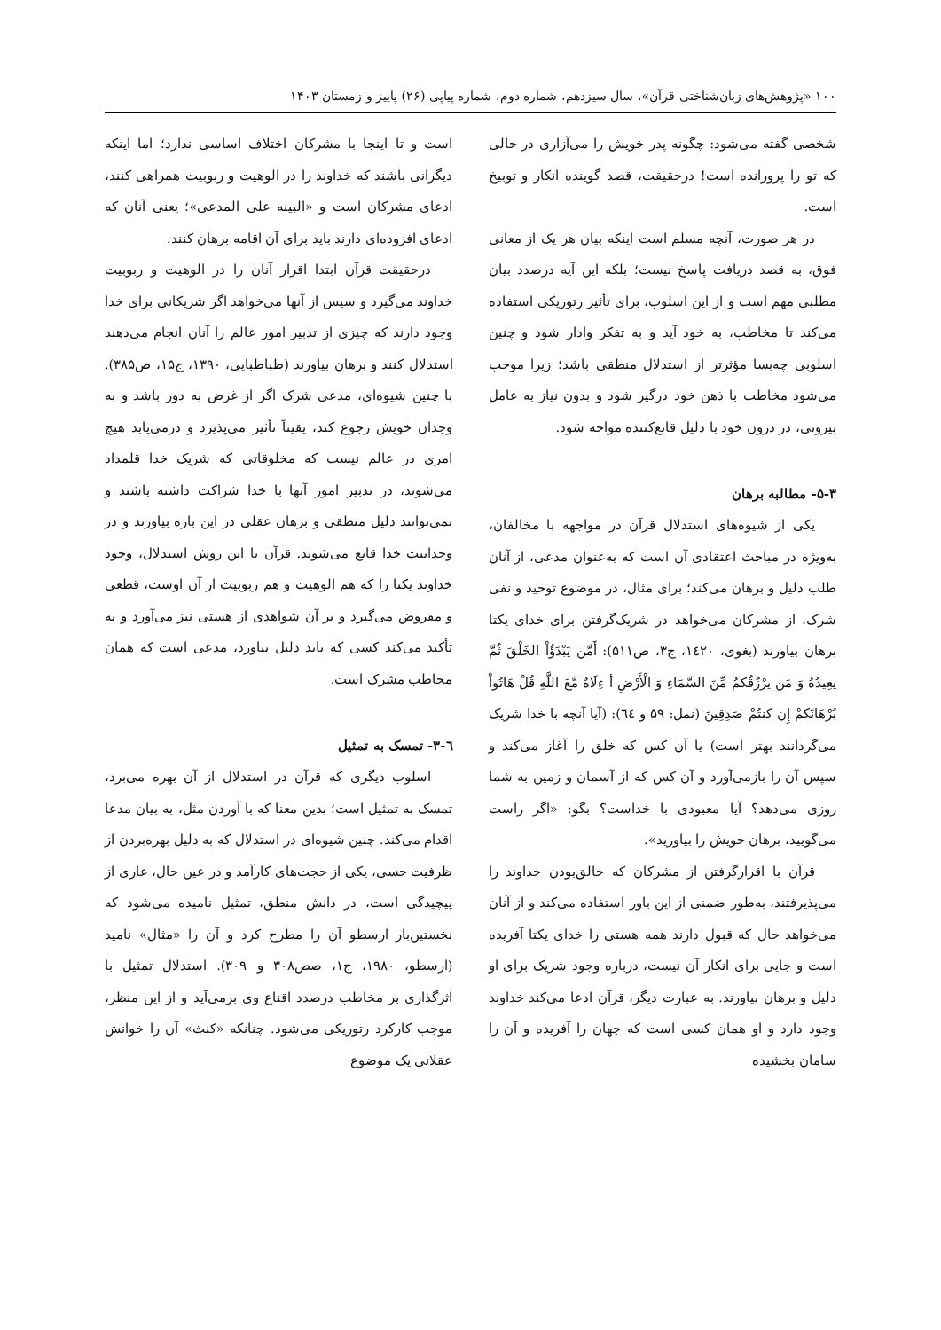۱۰۰ «پژوهش‌های زبان‌شناختی قرآن»، سال سیزدهم، شماره دوم، شماره پیاپی (۲۶) پاییز و زمستان ۱۴۰۳
شخصی گفته می‌شود: چگونه پدر خویش را می‌آزاری در حالی که تو را پرورانده است! درحقیقت، قصد گوینده انکار و توبیخ است.
در هر صورت، آنچه مسلم است اینکه بیان هر یک از معانی فوق، به قصد دریافت پاسخ نیست؛ بلکه این آیه درصدد بیان مطلبی مهم است و از این اسلوب، برای تأثیر رتوریکی استفاده می‌کند تا مخاطب، به خود آید و به تفکر وادار شود و چنین اسلوبی چه‌بسا مؤثرتر از استدلال منطقی باشد؛ زیرا موجب می‌شود مخاطب با ذهن خود درگیر شود و بدون نیاز به عامل بیرونی، در درون خود با دلیل قانع‌کننده مواجه شود.
۵-۳- مطالبه برهان
یکی از شیوه‌های استدلال قرآن در مواجهه با مخالفان، به‌ویژه در مباحث اعتقادی آن است که به‌عنوان مدعی، از آنان طلب دلیل و برهان می‌کند؛ برای مثال، در موضوع توحید و نفی شرک، از مشرکان می‌خواهد در شریک‌گرفتن برای خدای یکتا برهان بیاورند (بغوی، ۱٤۲۰، ج۳، ص۵۱۱): أَمَّن يَبْدَؤُاْ الخَلْقَ ثُمَّ يعِيدُهُ وَ مَن يرْزُقُكمُ مِّنَ السَّمَاءِ وَ الْأَرْضِ أ ءِلَاهٌ مَّعَ اللَّهِ قُلْ هَاتُواْ بُرْهَانَكمْ إِن كنتُمْ صَدِقِينَ (نمل: ۵۹ و ٦٤): (آیا آنچه با خدا شریک می‌گردانند بهتر است) یا آن کس که خلق را آغاز می‌کند و سپس آن را بازمی‌آورد و آن کس که از آسمان و زمین به شما روزی می‌دهد؟ آیا معبودی با خداست؟ بگو: «اگر راست می‌گویید، برهان خویش را بیاورید».
قرآن با اقرارگرفتن از مشرکان که خالق‌بودن خداوند را می‌پذیرفتند، به‌طور ضمنی از این باور استفاده می‌کند و از آنان می‌خواهد حال که قبول دارند همه هستی را خدای یکتا آفریده است و جایی برای انکار آن نیست، درباره وجود شریک برای او دلیل و برهان بیاورند. به عبارت دیگر، قرآن ادعا می‌کند خداوند وجود دارد و او همان کسی است که جهان را آفریده و آن را سامان بخشیده
است و تا اینجا با مشرکان اختلاف اساسی ندارد؛ اما اینکه دیگرانی باشند که خداوند را در الوهیت و ربوبیت همراهی کنند، ادعای مشرکان است و «البینه علی المدعی»؛ یعنی آنان که ادعای افزوده‌ای دارند باید برای آن اقامه برهان کنند.
درحقیقت قرآن ابتدا اقرار آنان را در الوهیت و ربوبیت خداوند می‌گیرد و سپس از آنها می‌خواهد اگر شریکانی برای خدا وجود دارند که چیزی از تدبیر امور عالم را آنان انجام می‌دهند استدلال کنند و برهان بیاورند (طباطبایی، ۱۳۹۰، ج۱۵، ص۳۸۵). با چنین شیوه‌ای، مدعی شرک اگر از غرض به دور باشد و به وجدان خویش رجوع کند، یقیناً تأثیر می‌پذیرد و درمی‌یابد هیچ امری در عالم نیست که مخلوقاتی که شریک خدا قلمداد می‌شوند، در تدبیر امور آنها با خدا شراکت داشته باشند و نمی‌توانند دلیل منطقی و برهان عقلی در این باره بیاورند و در وحدانیت خدا قانع می‌شوند. قرآن با این روش استدلال، وجود خداوند یکتا را که هم الوهیت و هم ربوبیت از آن اوست، قطعی و مفروض می‌گیرد و بر آن شواهدی از هستی نیز می‌آورد و به تأکید می‌کند کسی که باید دلیل بیاورد، مدعی است که همان مخاطب مشرک است.
٦-۳- تمسک به تمثیل
اسلوب دیگری که قرآن در استدلال از آن بهره می‌برد، تمسک به تمثیل است؛ بدین معنا که با آوردن مثل، به بیان مدعا اقدام می‌کند. چنین شیوه‌ای در استدلال که به دلیل بهره‌بردن از ظرفیت حسی، یکی از حجت‌های کارآمد و در عین حال، عاری از پیچیدگی است، در دانش منطق، تمثیل نامیده می‌شود که نخستین‌بار ارسطو آن را مطرح کرد و آن را «مثال» نامید (ارسطو، ۱۹۸۰، ج۱، صص۳۰۸ و ۳۰۹). استدلال تمثیل با اثرگذاری بر مخاطب درصدد اقناع وی برمی‌آید و از این منظر، موجب کارکرد رتوریکی می‌شود. چنانکه «کنث» آن را خوانش عقلانی یک موضوع